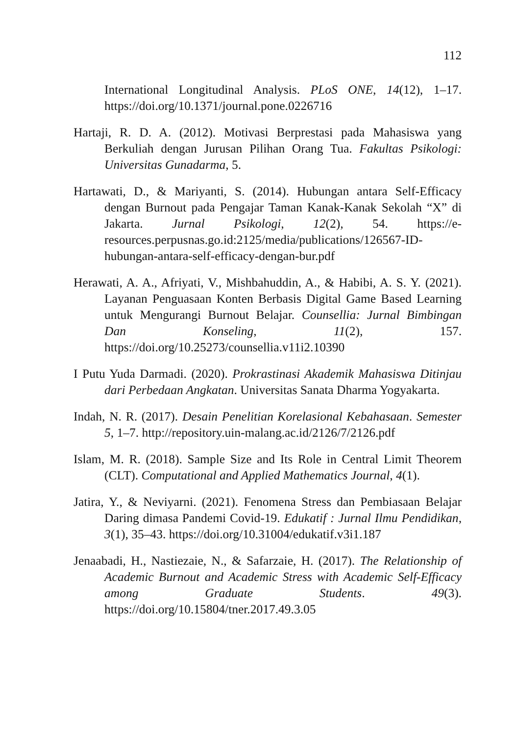112
International Longitudinal Analysis. PLoS ONE, 14(12), 1–17. https://doi.org/10.1371/journal.pone.0226716
Hartaji, R. D. A. (2012). Motivasi Berprestasi pada Mahasiswa yang Berkuliah dengan Jurusan Pilihan Orang Tua. Fakultas Psikologi: Universitas Gunadarma, 5.
Hartawati, D., & Mariyanti, S. (2014). Hubungan antara Self-Efficacy dengan Burnout pada Pengajar Taman Kanak-Kanak Sekolah “X” di Jakarta. Jurnal Psikologi, 12(2), 54. https://e-resources.perpusnas.go.id:2125/media/publications/126567-ID-hubungan-antara-self-efficacy-dengan-bur.pdf
Herawati, A. A., Afriyati, V., Mishbahuddin, A., & Habibi, A. S. Y. (2021). Layanan Penguasaan Konten Berbasis Digital Game Based Learning untuk Mengurangi Burnout Belajar. Counsellia: Jurnal Bimbingan Dan Konseling, 11(2), 157. https://doi.org/10.25273/counsellia.v11i2.10390
I Putu Yuda Darmadi. (2020). Prokrastinasi Akademik Mahasiswa Ditinjau dari Perbedaan Angkatan. Universitas Sanata Dharma Yogyakarta.
Indah, N. R. (2017). Desain Penelitian Korelasional Kebahasaan. Semester 5, 1–7. http://repository.uin-malang.ac.id/2126/7/2126.pdf
Islam, M. R. (2018). Sample Size and Its Role in Central Limit Theorem (CLT). Computational and Applied Mathematics Journal, 4(1).
Jatira, Y., & Neviyarni. (2021). Fenomena Stress dan Pembiasaan Belajar Daring dimasa Pandemi Covid-19. Edukatif : Jurnal Ilmu Pendidikan, 3(1), 35–43. https://doi.org/10.31004/edukatif.v3i1.187
Jenaabadi, H., Nastiezaie, N., & Safarzaie, H. (2017). The Relationship of Academic Burnout and Academic Stress with Academic Self-Efficacy among Graduate Students. 49(3). https://doi.org/10.15804/tner.2017.49.3.05